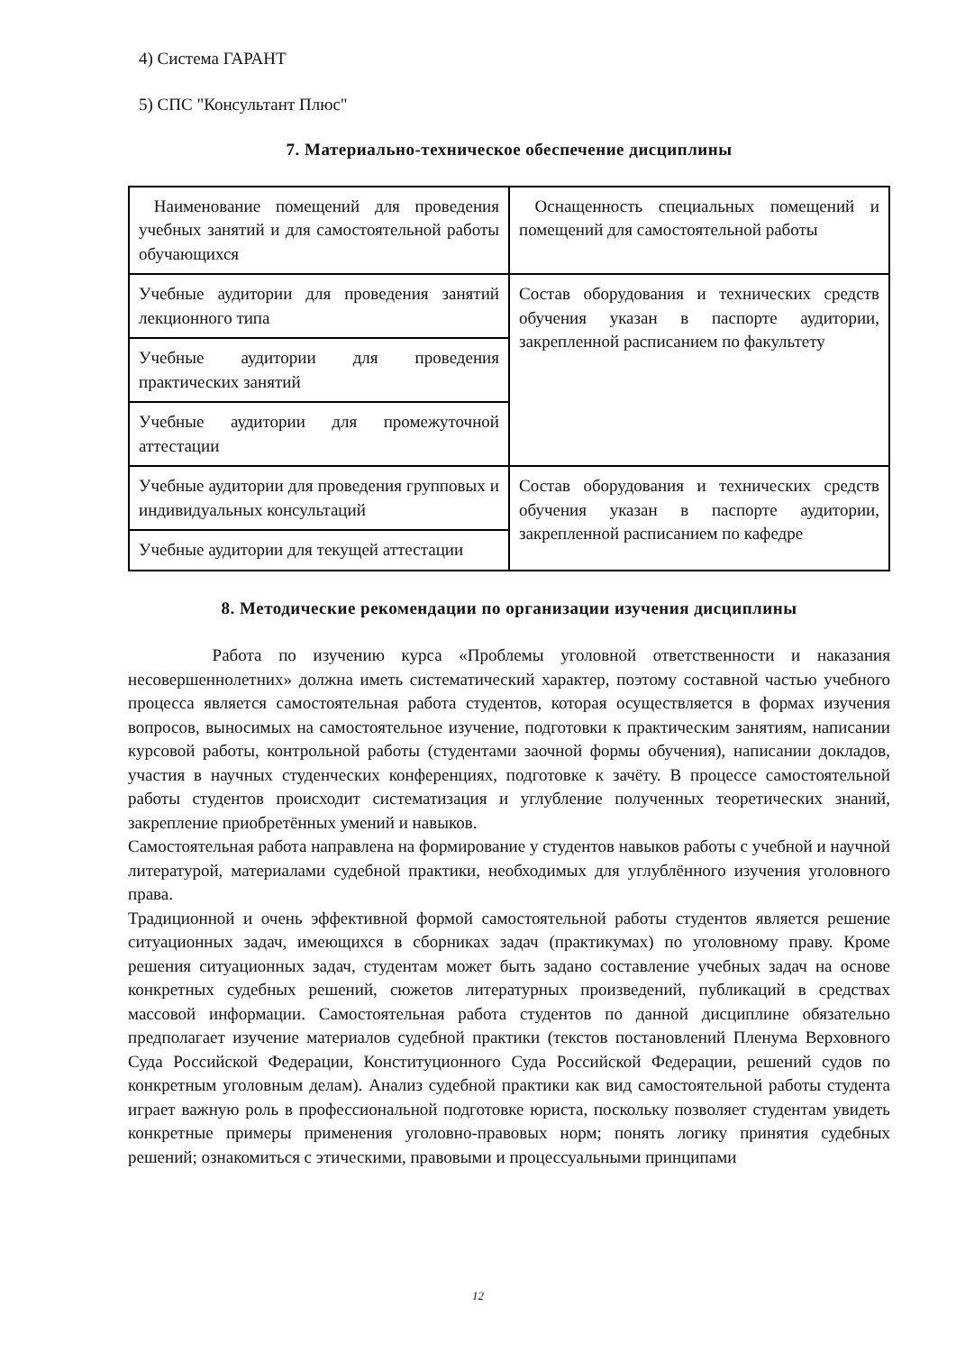4) Система ГАРАНТ
5) СПС "Консультант Плюс"
7. Материально-техническое обеспечение дисциплины
| Наименование помещений для проведения учебных занятий и для самостоятельной работы обучающихся | Оснащенность специальных помещений и помещений для самостоятельной работы |
| Учебные аудитории для проведения занятий лекционного типа | Состав оборудования и технических средств обучения указан в паспорте аудитории, закрепленной расписанием по факультету |
| Учебные аудитории для проведения практических занятий | |
| Учебные аудитории для промежуточной аттестации | |
| Учебные аудитории для проведения групповых и индивидуальных консультаций | Состав оборудования и технических средств обучения указан в паспорте аудитории, закрепленной расписанием по кафедре |
| Учебные аудитории для текущей аттестации | |
8. Методические рекомендации по организации изучения дисциплины
Работа по изучению курса «Проблемы уголовной ответственности и наказания несовершеннолетних» должна иметь систематический характер, поэтому составной частью учебного процесса является самостоятельная работа студентов, которая осуществляется в формах изучения вопросов, выносимых на самостоятельное изучение, подготовки к практическим занятиям, написании курсовой работы, контрольной работы (студентами заочной формы обучения), написании докладов, участия в научных студенческих конференциях, подготовке к зачёту. В процессе самостоятельной работы студентов происходит систематизация и углубление полученных теоретических знаний, закрепление приобретённых умений и навыков.
Самостоятельная работа направлена на формирование у студентов навыков работы с учебной и научной литературой, материалами судебной практики, необходимых для углублённого изучения уголовного права.
Традиционной и очень эффективной формой самостоятельной работы студентов является решение ситуационных задач, имеющихся в сборниках задач (практикумах) по уголовному праву. Кроме решения ситуационных задач, студентам может быть задано составление учебных задач на основе конкретных судебных решений, сюжетов литературных произведений, публикаций в средствах массовой информации. Самостоятельная работа студентов по данной дисциплине обязательно предполагает изучение материалов судебной практики (текстов постановлений Пленума Верховного Суда Российской Федерации, Конституционного Суда Российской Федерации, решений судов по конкретным уголовным делам). Анализ судебной практики как вид самостоятельной работы студента играет важную роль в профессиональной подготовке юриста, поскольку позволяет студентам увидеть конкретные примеры применения уголовно-правовых норм; понять логику принятия судебных решений; ознакомиться с этическими, правовыми и процессуальными принципами
12